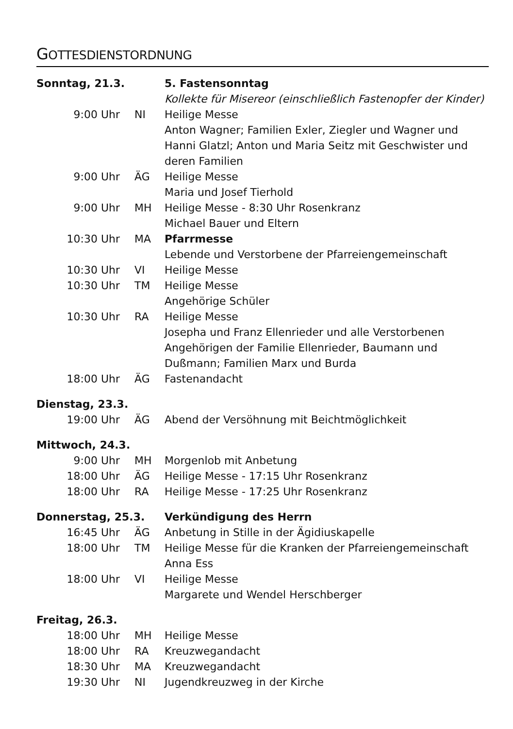GOTTESDIENSTORDNUNG
| Sonntag, 21.3. | | 5. Fastensonntag |
| | | Kollekte für Misereor (einschließlich Fastenopfer der Kinder) |
| 9:00 Uhr | NI | Heilige Messe Anton Wagner; Familien Exler, Ziegler und Wagner und Hanni Glatzl; Anton und Maria Seitz mit Geschwister und deren Familien |
| 9:00 Uhr | ÄG | Heilige Messe Maria und Josef Tierhold |
| 9:00 Uhr | MH | Heilige Messe - 8:30 Uhr Rosenkranz Michael Bauer und Eltern |
| 10:30 Uhr | MA | Pfarrmesse Lebende und Verstorbene der Pfarreiengemeinschaft |
| 10:30 Uhr | VI | Heilige Messe |
| 10:30 Uhr | TM | Heilige Messe Angehörige Schüler |
| 10:30 Uhr | RA | Heilige Messe Josepha und Franz Ellenrieder und alle Verstorbenen Angehörigen der Familie Ellenrieder, Baumann und Dußmann; Familien Marx und Burda |
| 18:00 Uhr | ÄG | Fastenandacht |
| Dienstag, 23.3. | | |
| 19:00 Uhr | ÄG | Abend der Versöhnung mit Beichtmöglichkeit |
| Mittwoch, 24.3. | | |
| 9:00 Uhr | MH | Morgenlob mit Anbetung |
| 18:00 Uhr | ÄG | Heilige Messe - 17:15 Uhr Rosenkranz |
| 18:00 Uhr | RA | Heilige Messe - 17:25 Uhr Rosenkranz |
| Donnerstag, 25.3. | | Verkündigung des Herrn |
| 16:45 Uhr | ÄG | Anbetung in Stille in der Ägidiuskapelle |
| 18:00 Uhr | TM | Heilige Messe für die Kranken der Pfarreiengemeinschaft Anna Ess |
| 18:00 Uhr | VI | Heilige Messe Margarete und Wendel Herschberger |
| Freitag, 26.3. | | |
| 18:00 Uhr | MH | Heilige Messe |
| 18:00 Uhr | RA | Kreuzwegandacht |
| 18:30 Uhr | MA | Kreuzwegandacht |
| 19:30 Uhr | NI | Jugendkreuzweg in der Kirche |